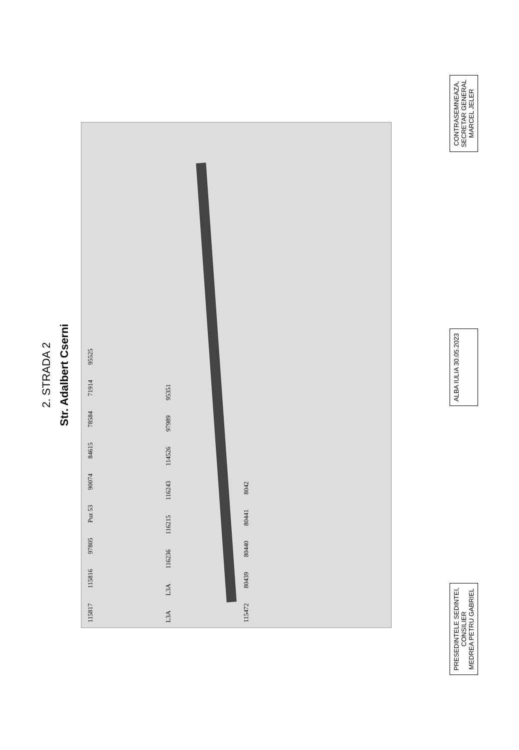2. STRADA 2
Str. Adalbert Cserni
115817 115816 97805 Puz 53 90074 84615 78584 71914 95525
L3A L3A 116236 116215 116243 114526 97989 95351
115472 80439 80440 80441 8042
PRESEDINTELE SEDINTEI,
CONSILIER
MEDREA PETRU GABRIEL
ALBA IULIA 30.05.2023
CONTRASEMNEAZA,
SECRETAR GENERAL
MARCEL JELER